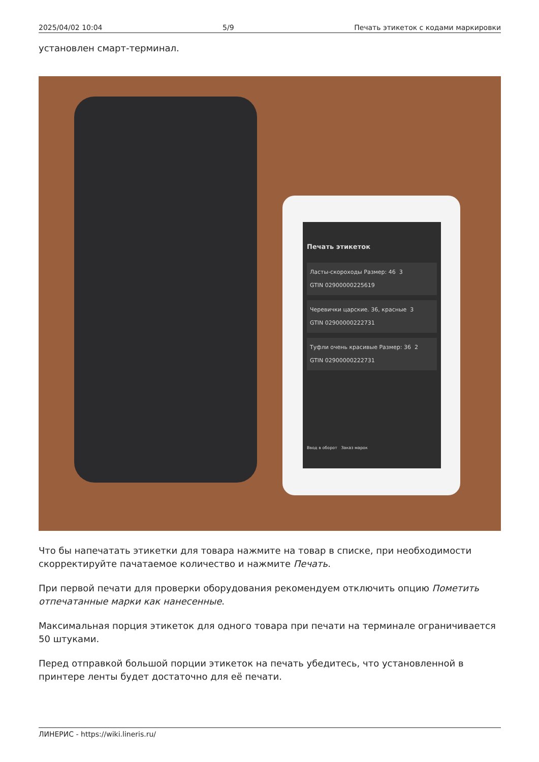2025/04/02 10:04 5/9 Печать этикеток с кодами маркировки
установлен смарт-терминал.
Печать этикеток
Ласты-скороходы Размер: 46 3
GTIN 02900000225619
Черевички царские. 36, красные 3
GTIN 02900000222731
Туфли очень красивые Размер: 36 2
GTIN 02900000222731
Ввод в оборот Заказ марок
Что бы напечатать этикетки для товара нажмите на товар в списке, при необходимости скорректируйте пачатаемое количество и нажмите Печать.
При первой печати для проверки оборудования рекомендуем отключить опцию Пометить отпечатанные марки как нанесенные.
Максимальная порция этикеток для одного товара при печати на терминале ограничивается 50 штуками.
Перед отправкой большой порции этикеток на печать убедитесь, что установленной в принтере ленты будет достаточно для её печати.
ЛИНЕРИС - https://wiki.lineris.ru/